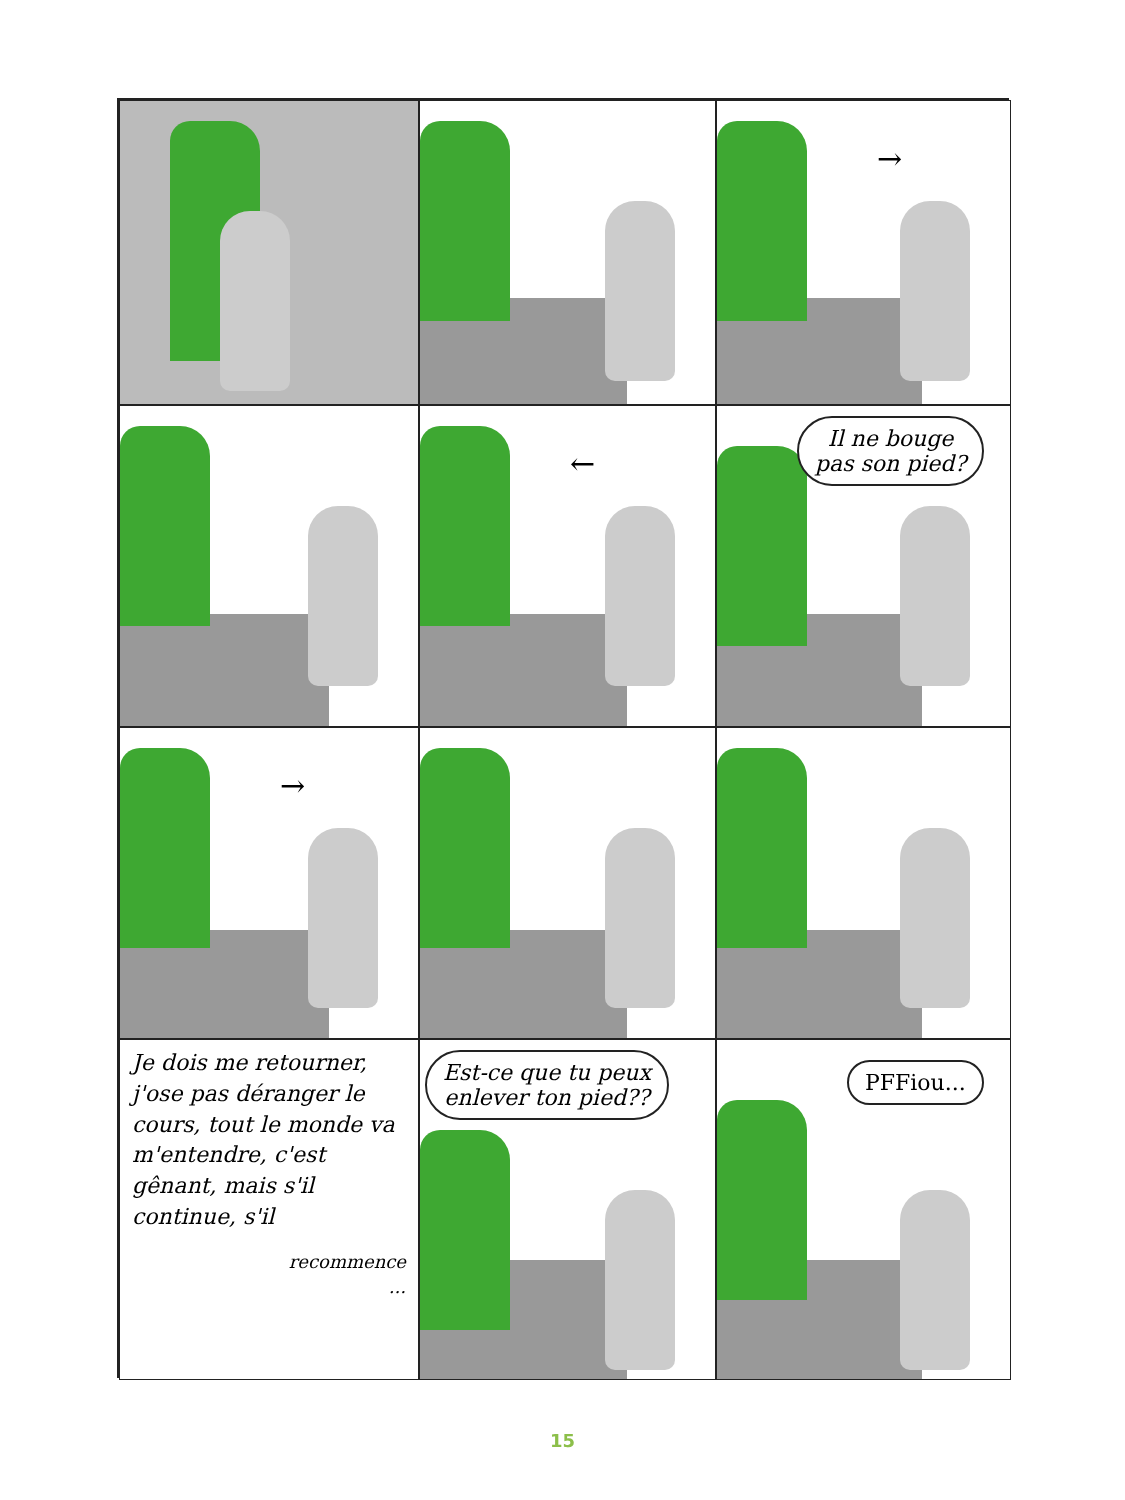→
←
Il ne bouge
pas son pied?
→
Je dois me retourner, j'ose pas déranger le cours, tout le monde va m'entendre, c'est gênant, mais s'il continue, s'il
recommence
...
Est-ce que tu peux
enlever ton pied??
PFFiou...
15